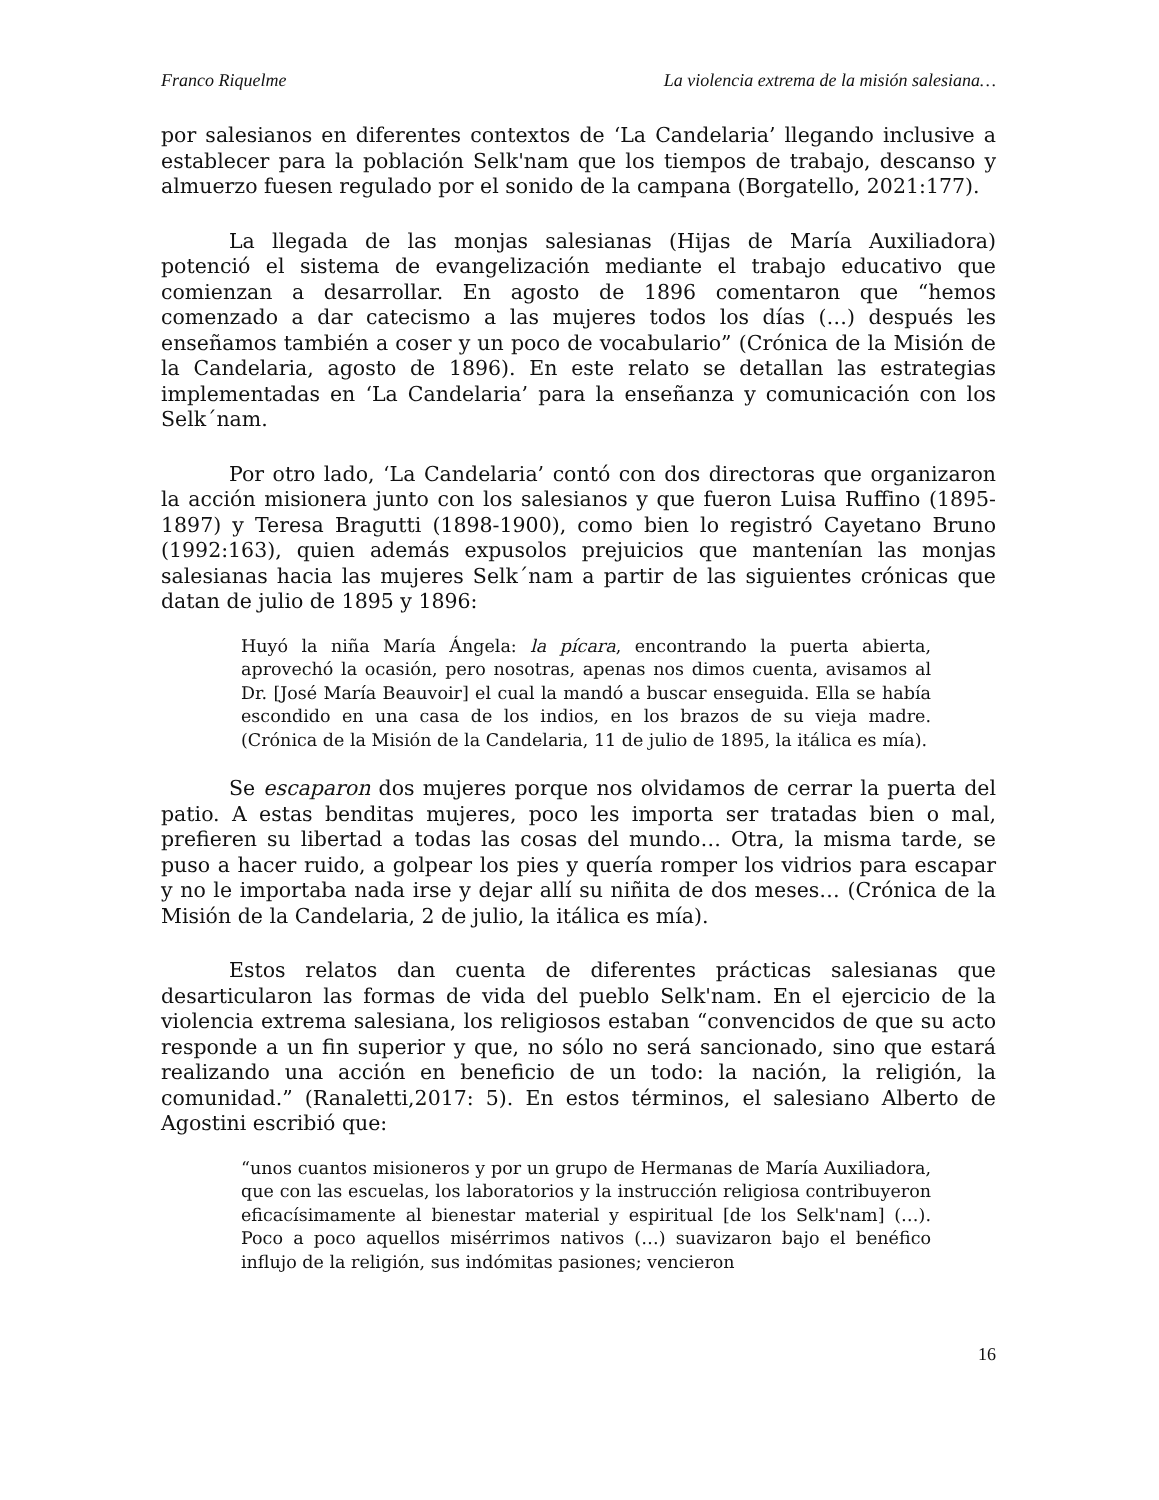Franco Riquelme La violencia extrema de la misión salesiana…
por salesianos en diferentes contextos de ‘La Candelaria’ llegando inclusive a establecer para la población Selk'nam que los tiempos de trabajo, descanso y almuerzo fuesen regulado por el sonido de la campana (Borgatello, 2021:177).
La llegada de las monjas salesianas (Hijas de María Auxiliadora) potenció el sistema de evangelización mediante el trabajo educativo que comienzan a desarrollar. En agosto de 1896 comentaron que “hemos comenzado a dar catecismo a las mujeres todos los días (…) después les enseñamos también a coser y un poco de vocabulario” (Crónica de la Misión de la Candelaria, agosto de 1896). En este relato se detallan las estrategias implementadas en ‘La Candelaria’ para la enseñanza y comunicación con los Selk´nam.
Por otro lado, ‘La Candelaria’ contó con dos directoras que organizaron la acción misionera junto con los salesianos y que fueron Luisa Ruffino (1895-1897) y Teresa Bragutti (1898-1900), como bien lo registró Cayetano Bruno (1992:163), quien además expusolos prejuicios que mantenían las monjas salesianas hacia las mujeres Selk´nam a partir de las siguientes crónicas que datan de julio de 1895 y 1896:
Huyó la niña María Ángela: la pícara, encontrando la puerta abierta, aprovechó la ocasión, pero nosotras, apenas nos dimos cuenta, avisamos al Dr. [José María Beauvoir] el cual la mandó a buscar enseguida. Ella se había escondido en una casa de los indios, en los brazos de su vieja madre. (Crónica de la Misión de la Candelaria, 11 de julio de 1895, la itálica es mía).
Se escaparon dos mujeres porque nos olvidamos de cerrar la puerta del patio. A estas benditas mujeres, poco les importa ser tratadas bien o mal, prefieren su libertad a todas las cosas del mundo… Otra, la misma tarde, se puso a hacer ruido, a golpear los pies y quería romper los vidrios para escapar y no le importaba nada irse y dejar allí su niñita de dos meses… (Crónica de la Misión de la Candelaria, 2 de julio, la itálica es mía).
Estos relatos dan cuenta de diferentes prácticas salesianas que desarticularon las formas de vida del pueblo Selk'nam. En el ejercicio de la violencia extrema salesiana, los religiosos estaban “convencidos de que su acto responde a un fin superior y que, no sólo no será sancionado, sino que estará realizando una acción en beneficio de un todo: la nación, la religión, la comunidad.” (Ranaletti,2017: 5). En estos términos, el salesiano Alberto de Agostini escribió que:
“unos cuantos misioneros y por un grupo de Hermanas de María Auxiliadora, que con las escuelas, los laboratorios y la instrucción religiosa contribuyeron eficacísimamente al bienestar material y espiritual [de los Selk'nam] (…). Poco a poco aquellos misérrimos nativos (…) suavizaron bajo el benéfico influjo de la religión, sus indómitas pasiones; vencieron
16